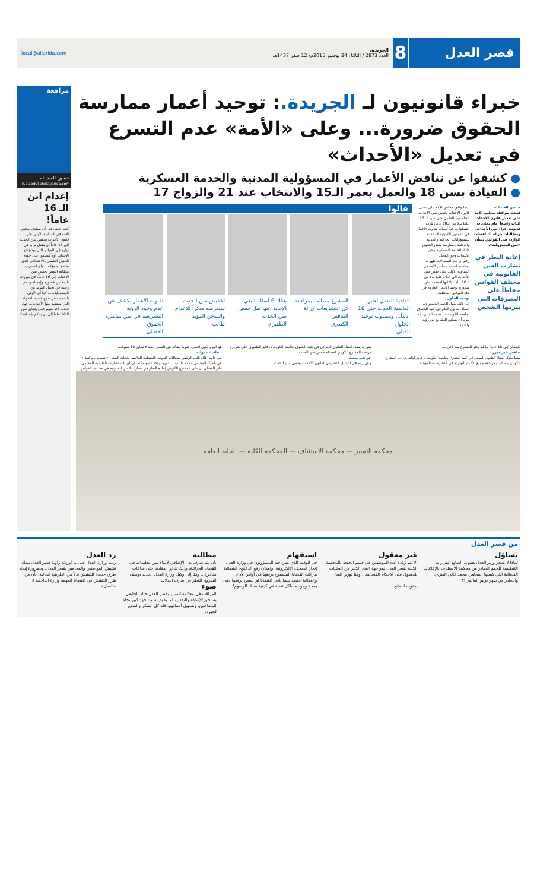قصر العدل
8
الجريدة.
العدد 2873 / الثلاثاء 24 نوفمبر 2015م/ 12 صفر 1437هـ
local@aljarida.com
خبراء قانونيون لـ الجريدة.: توحيد أعمار ممارسة الحقوق ضرورة... وعلى «الأمة» عدم التسرع في تعديل «الأحداث»
● كشفوا عن تناقض الأعمار في المسؤولية المدنية والخدمة العسكرية
● القيادة بسن 18 والعمل بعمر الـ15 والانتخاب عند 21 والزواج 17
حسين العبدالله
فتحت موافقة مجلس الأمة على تعديل قانون الأحداث الباب واسعاً أمام تجاذبات قانونية حول سن الأحداث، ومطالبات بإزالة التناقضات الواردة في القوانين بشأن «سن المسؤولية».
إعادة النظر في تضارب السن القانونية في مختلف القوانين حفاظاً على التصرفات التي يبرمها الشخص
بينما وافق مجلس الأمة على تعديل قانون الأحداث بخفض سن الأحداث الخاضعين للقانون حتى سن الـ 16 عاما بدلا من الـ18 عاما، ثارت التساؤلات عن أسباب تفاوت الأعمار في القوانين الكويتية المحددة للمسؤوليات الجزائية والمدنية والوطنية وممارسة بعض الحقوق كأداء الخدمة العسكرية وحق الانتخاب وحق العمل.
رغم أن تلك التساؤلات ظهرت بمناسبة اعتماد مجلس الأمة في المداولة الأولى على خفض سن الأحداث الى الـ16 عاما بدلا من الـ18 عاما، إلا أنها أجمعت على ضرورة توحيد الأعمار الواردة في تلك القوانين المختلفة.
توحيد الحلول
إلى ذلك يقول الخبير الدستوري، أستاذ القانون العام في كلية الحقوق بجامعة الكويت، د. محمد الفيلي، إنه يلزم أن ينطلق التشريع من رؤية واضحة...
قالوا
اتفاقية الطفل تعتبر العالمية الحدث حتى 18 عاماً... ومطلوب توحيد الحلول
الفيلي
المشرع مطالب بمراجعة كل التشريعات لإزالة التناقض
الكندري
هناك 6 أسئلة تنبغي الإجابة عنها قبل خفض سن الحدث
الظفيري
تخفيض سن الحدث سيعرضه مبكراً للإعدام والسجن المؤبد
طالب
تفاوت الأعمار يكشف عن عدم وجود الرؤية التشريعية في سن مباشرة الحقوق
الفضلي
الإنسان إلى 18 عاماً، ما لم يختر المشرع سناً أخرى...
تناقض غير مبرر
بينما يقول أستاذ القانون المدني في كلية الحقوق بجامعة الكويت د. فايز الكندري، إن المشرع الكويتي مطالب بمراجعة جميع الأعمار الواردة في التشريعات الكويتية...
بدوره، يشدد أستاذ القانون الجزائي في كلية الحقوق بجامعة الكويت د. فايز الظفيري على ضرورة دراسة المشرع الكويتي لمسألة خفض سن الحدث...
عواقب سيئة
وعن رأيه في التعديل التشريعي لقانون الأحداث بخفض سن الحدث...
هو اليوم تكون أقصى عقوبة بشأنه هي السجن مدة لا تجاوز 10 سنوات.
اتفاقيات دولية
من جانبه، قال نائب الرئيس للعلاقات الدولية بالمنظمة العالمية لحماية الطفل «انسبت بروكسل» في بلجيكا المحامي محمد طالب... بدوره، يؤكد عضو مكتب أركان للاستشارات القانونية المحامي د. فايز الفضلي أن على المشرع الكويتي إعادة النظر في تضارب السن القانونية في مختلف القوانين...
محكمة التمييز — محكمة الاستئناف — المحكمة الكلية — النيابة العامة
مرافعة
حسين العبدالله
h.alabdullah@aljarida.com
إعدام ابن الـ 16 عاماً!
كنت أتمنى قبل أن يصادق مجلس الأمة في المداولة الأولى على قانون الأحداث بخفض سن الحدث إلى 16 عاماً أن ينتقل نوابه في زيارة إلى المباني التي يودع فيها الأحداث أولاً ليطلعوا على جودة التأهيل النفسي والاجتماعي الذي يخضع له هؤلاء... ولم استغرب مطالبة البعض بخفض سن الأحداث إلى 16 عاماً، لأن مبرراته ناتجة عن قصوره وإهماله وعدم رغبته في تحمل المزيد من المسؤوليات... كما أن الأولى بالحديث عن علاج قضية العقوبات التي يستفيد منها الأحداث... فهل تحدث أحد منهم عمن يتجاوز سن الـ16 عاماً إلى أن يحكم بإعدامه؟
من قصر العدل
تساؤل
لماذا لا يصدر وزير العدل يعقوب الصانع القرارات التنظيمية للحكم الصادر من محكمة الاستئناف بالإعلانات القضائية التي كسبها المحامي محمد غالي العنزي، والصادر من شهر يونيو الماضي؟!
غير معقول
ألا تتم زيادة عدد الموظفين في قسم الحفظ بالمحكمة الكلية بقصر العدل لمواجهة العدد الكبير من الطلبات للحصول على الأحكام القضائية... ومنا لوزير العدل.
يعقوب الصانع
استفهام
في الوقت الذي يعلن فيه المسؤولون في وزارة العدل إنجاز الصحف الإلكترونية، وإمكان رفع الدعاوى القضائية، مازالت القضايا المسموح برفعها في أوامر الأداء والعمالية فقط، بينما باقي القضايا لم يسمح برفعها حتى بحجة وجود مشاكل تقنية في كيفية سداد الرسوم!
مطالبة
بأن يتم صرف بدل الإضافي لأمناء سر الجلسات في القضايا الجزائية، وذلك لتأخر انعقادها حتى ساعات متأخرة... ومنّا إلى وكيل وزارة العدل الجديد يوسف السريع، للنظر في صرف البدلات.
ضوء
المراقب في محكمة التمييز بقصر العدل خالد الخليفي يستحق الإشادة والتقدير، لما يقوم به من جهد كبير تجاه المتقاضين، وتسهيل أعمالهم، فله كل الشكر والتقدير لجهوده.
رد العدل
ردت وزارة العدل على ما أوردته زاوية قصر العدل بشأن تفتيش المواطنين والمحامين بقصر العدل، وبضرورة إيجاد طرق جديدة للتفتيش بدلاً من الطريقة الحالية، بأن من يقرر التفتيش في القضايا المهمة وزارة الداخلية لا «العدل».